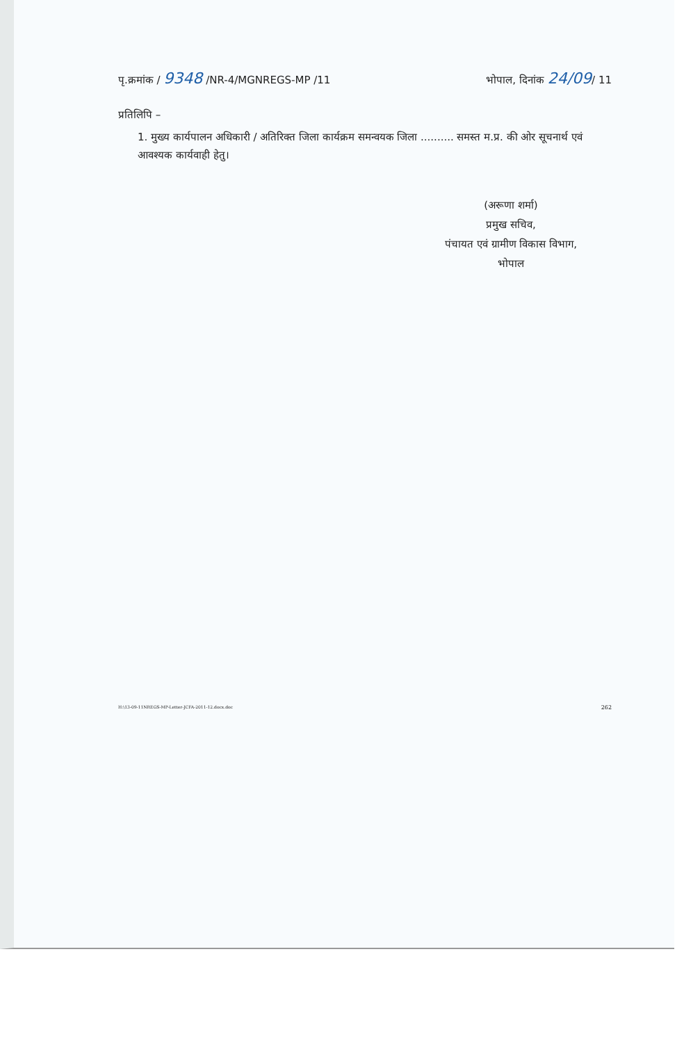पृ.क्रमांक / 9348 /NR-4/MGNREGS-MP /11 भोपाल, दिनांक 24/09/ 11
प्रतिलिपि –
1. मुख्य कार्यपालन अधिकारी / अतिरिक्त जिला कार्यक्रम समन्वयक जिला .......... समस्त म.प्र. की ओर सूचनार्थ एवं आवश्यक कार्यवाही हेतु।
(अरूणा शर्मा)
प्रमुख सचिव,
पंचायत एवं ग्रामीण विकास विभाग,
भोपाल
H:\13-09-11NREGS-MP-Letter-JCFA-2011-12.docx.doc 262